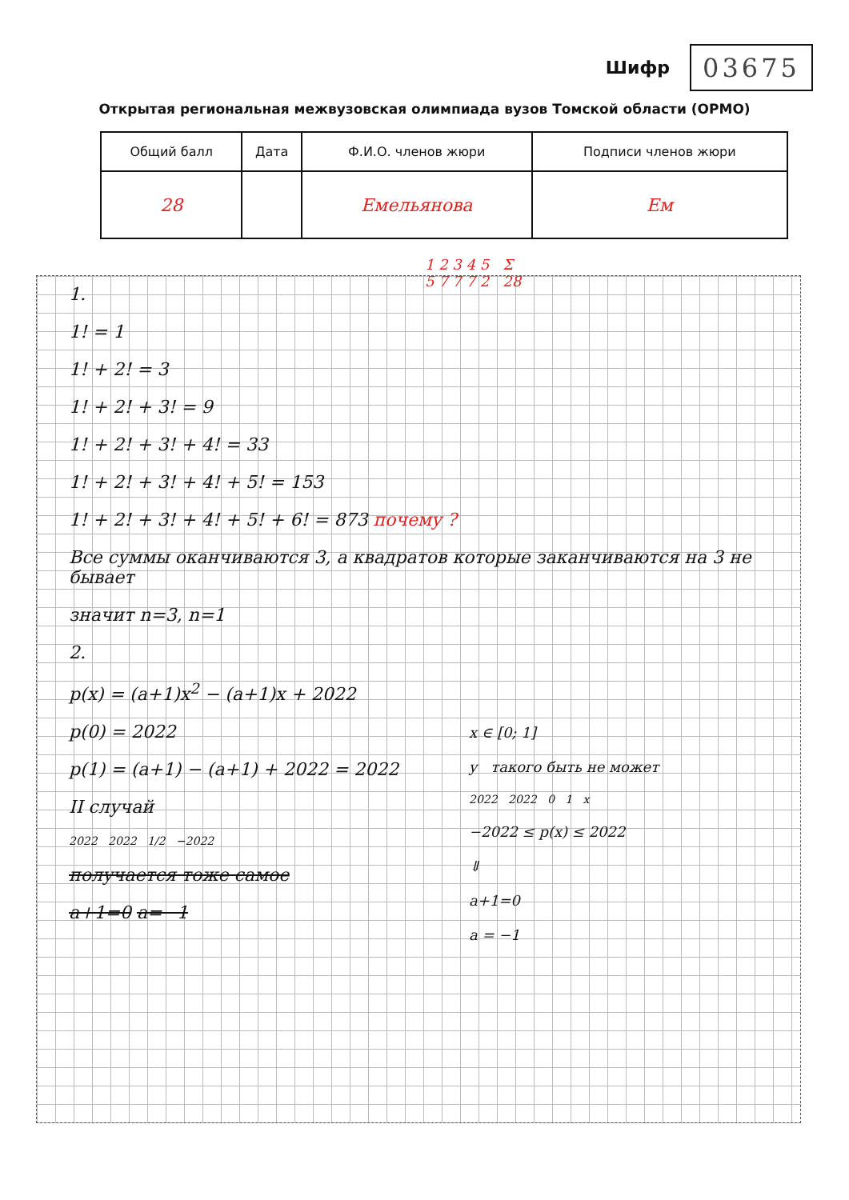Шифр
03675
Открытая региональная межвузовская олимпиада вузов Томской области (ОРМО)
| Общий балл | Дата | Ф.И.О. членов жюри | Подписи членов жюри |
| --- | --- | --- | --- |
| 28 | | Емельянова | Ем |
1 2 3 4 5 Σ
5 7 7 7 2 28
1.
1! = 1
1! + 2! = 3
1! + 2! + 3! = 9
1! + 2! + 3! + 4! = 33
1! + 2! + 3! + 4! + 5! = 153
1! + 2! + 3! + 4! + 5! + 6! = 873 почему ?
Все суммы оканчиваются 3, а квадратов которые заканчиваются на 3 не бывает
значит n=3, n=1
2.
p(x) = (a+1)x<sup>2</sup> − (a+1)x + 2022
p(0) = 2022
p(1) = (a+1) − (a+1) + 2022 = 2022
II случай
2022 2022 1/2 −2022
получается тоже самое
a+1=0 a=−1
x ∈ [0; 1]
y такого быть не может
2022 2022 0 1 x
−2022 ≤ p(x) ≤ 2022
⇓
a+1=0
a = −1